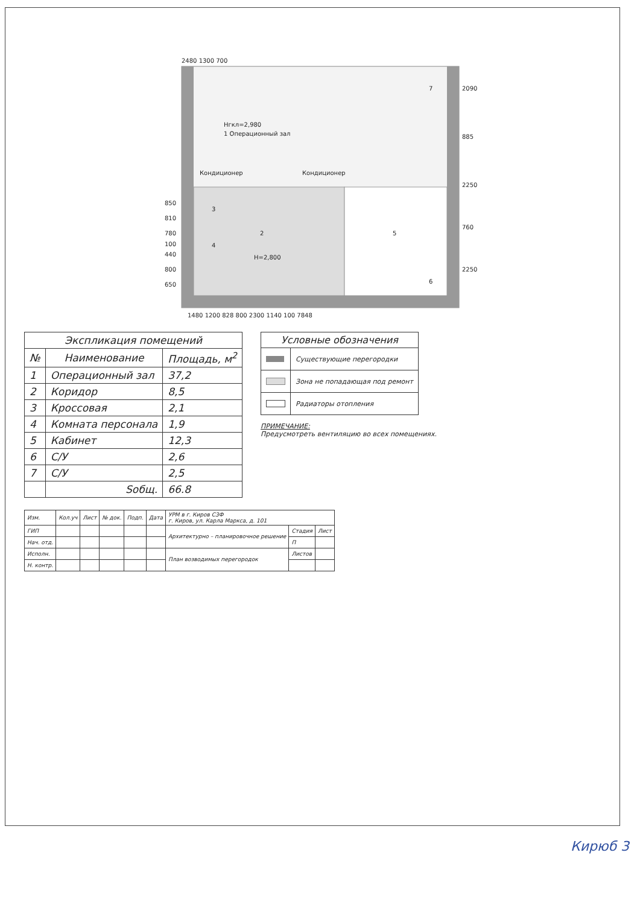Нгкл=2,980
1 Операционный зал
2
3
4
5
6
7
Кондиционер
Кондиционер
Н=2,800
2480 1300 700
2090
885
2250
760
2250
850
810
780
100
440
800
650
1480 1200 828 800 2300 1140 100 7848
| Экспликация помещений | | |
| --- | --- | --- |
| № | Наименование | Площадь, м<sup>2</sup> |
| 1 | Операционный зал | 37,2 |
| 2 | Коридор | 8,5 |
| 3 | Кроссовая | 2,1 |
| 4 | Комната персонала | 1,9 |
| 5 | Кабинет | 12,3 |
| 6 | С/У | 2,6 |
| 7 | С/У | 2,5 |
| | Sобщ. | 66.8 |
| Условные обозначения | |
| --- | --- |
| | Существующие перегородки |
| | Зона не попадающая под ремонт |
| | Радиаторы отопления |
ПРИМЕЧАНИЕ:
Предусмотреть вентиляцию во всех помещениях.
| Изм. | Кол.уч | Лист | № док. | Подп. | Дата | УРМ в г. Киров СЗФ г. Киров, ул. Карла Маркса, д. 101 | | |
| ГИП | | | | | | Архитектурно – планировочное решение | Стадия | Лист |
| Нач. отд. | | | | | | | П | |
| Исполн. | | | | | | План возводимых перегородок | Листов | |
| Н. контр. | | | | | | | | |
Кирюб 3